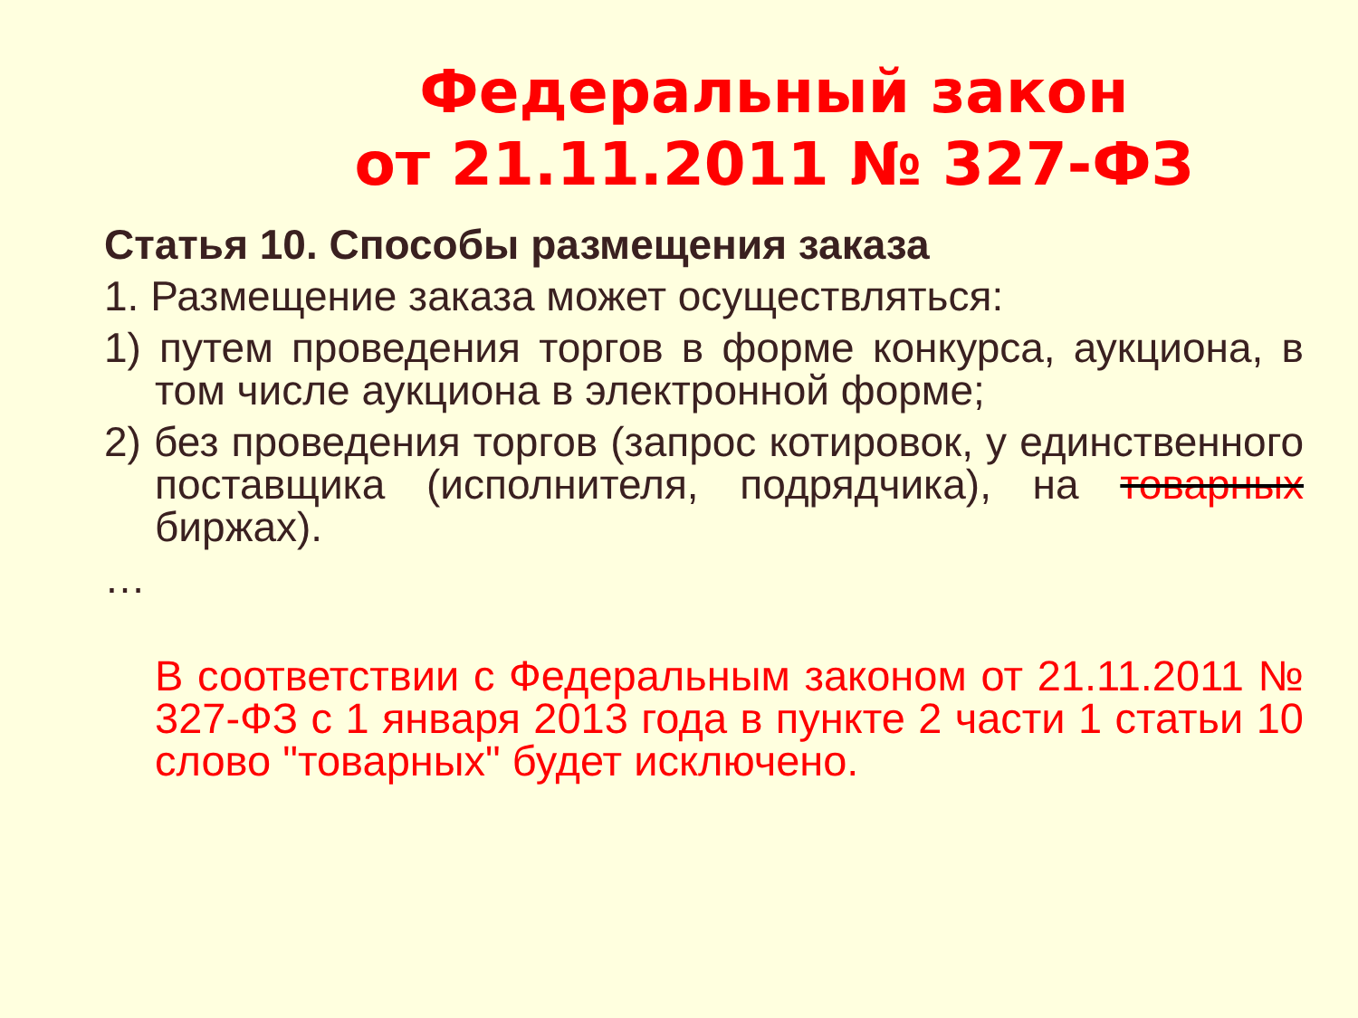Федеральный закон
от 21.11.2011 № 327-ФЗ
Статья 10. Способы размещения заказа
1. Размещение заказа может осуществляться:
1) путем проведения торгов в форме конкурса, аукциона, в том числе аукциона в электронной форме;
2) без проведения торгов (запрос котировок, у единственного поставщика (исполнителя, подрядчика), на товарных биржах).
…
В соответствии с Федеральным законом от 21.11.2011 № 327-ФЗ с 1 января 2013 года в пункте 2 части 1 статьи 10 слово "товарных" будет исключено.